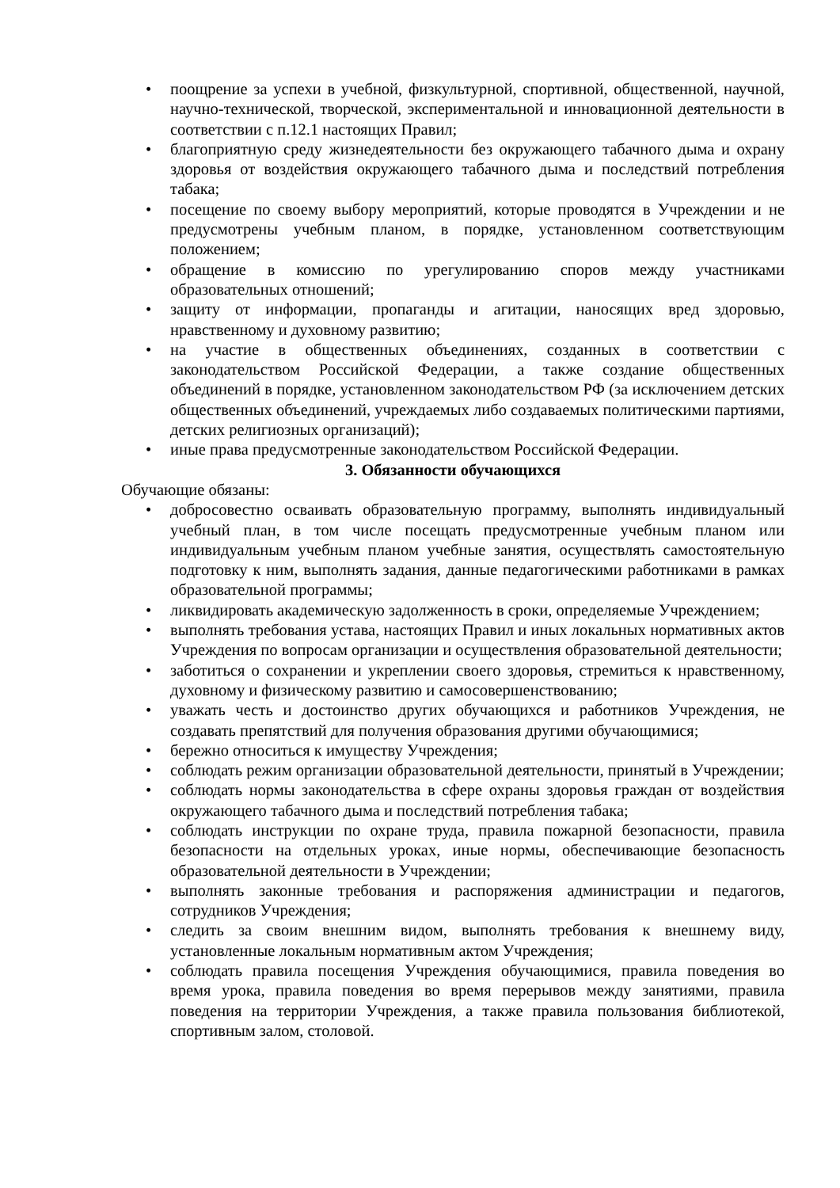• поощрение за успехи в учебной, физкультурной, спортивной, общественной, научной, научно-технической, творческой, экспериментальной и инновационной деятельности в соответствии с п.12.1 настоящих Правил;
• благоприятную среду жизнедеятельности без окружающего табачного дыма и охрану здоровья от воздействия окружающего табачного дыма и последствий потребления табака;
• посещение по своему выбору мероприятий, которые проводятся в Учреждении и не предусмотрены учебным планом, в порядке, установленном соответствующим положением;
• обращение в комиссию по урегулированию споров между участниками образовательных отношений;
• защиту от информации, пропаганды и агитации, наносящих вред здоровью, нравственному и духовному развитию;
• на участие в общественных объединениях, созданных в соответствии с законодательством Российской Федерации, а также создание общественных объединений в порядке, установленном законодательством РФ (за исключением детских общественных объединений, учреждаемых либо создаваемых политическими партиями, детских религиозных организаций);
• иные права предусмотренные законодательством Российской Федерации.
3. Обязанности обучающихся
Обучающие обязаны:
• добросовестно осваивать образовательную программу, выполнять индивидуальный учебный план, в том числе посещать предусмотренные учебным планом или индивидуальным учебным планом учебные занятия, осуществлять самостоятельную подготовку к ним, выполнять задания, данные педагогическими работниками в рамках образовательной программы;
• ликвидировать академическую задолженность в сроки, определяемые Учреждением;
• выполнять требования устава, настоящих Правил и иных локальных нормативных актов Учреждения по вопросам организации и осуществления образовательной деятельности;
• заботиться о сохранении и укреплении своего здоровья, стремиться к нравственному, духовному и физическому развитию и самосовершенствованию;
• уважать честь и достоинство других обучающихся и работников Учреждения, не создавать препятствий для получения образования другими обучающимися;
• бережно относиться к имуществу Учреждения;
• соблюдать режим организации образовательной деятельности, принятый в Учреждении;
• соблюдать нормы законодательства в сфере охраны здоровья граждан от воздействия окружающего табачного дыма и последствий потребления табака;
• соблюдать инструкции по охране труда, правила пожарной безопасности, правила безопасности на отдельных уроках, иные нормы, обеспечивающие безопасность образовательной деятельности в Учреждении;
• выполнять законные требования и распоряжения администрации и педагогов, сотрудников Учреждения;
• следить за своим внешним видом, выполнять требования к внешнему виду, установленные локальным нормативным актом Учреждения;
• соблюдать правила посещения Учреждения обучающимися, правила поведения во время урока, правила поведения во время перерывов между занятиями, правила поведения на территории Учреждения, а также правила пользования библиотекой, спортивным залом, столовой.